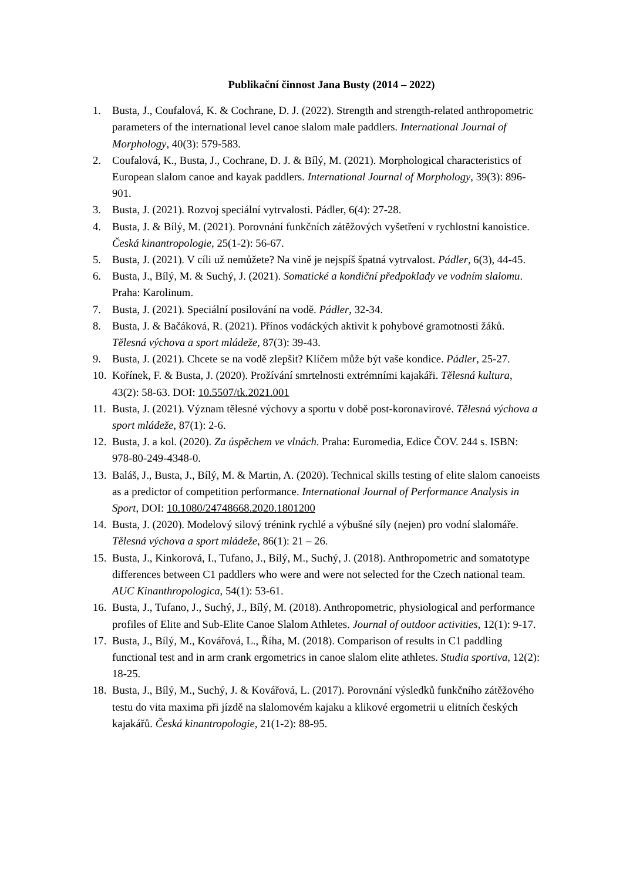Publikační činnost Jana Busty (2014 – 2022)
1. Busta, J., Coufalová, K. & Cochrane, D. J. (2022). Strength and strength-related anthropometric parameters of the international level canoe slalom male paddlers. International Journal of Morphology, 40(3): 579-583.
2. Coufalová, K., Busta, J., Cochrane, D. J. & Bílý, M. (2021). Morphological characteristics of European slalom canoe and kayak paddlers. International Journal of Morphology, 39(3): 896-901.
3. Busta, J. (2021). Rozvoj speciální vytrvalosti. Pádler, 6(4): 27-28.
4. Busta, J. & Bílý, M. (2021). Porovnání funkčních zátěžových vyšetření v rychlostní kanoistice. Česká kinantropologie, 25(1-2): 56-67.
5. Busta, J. (2021). V cíli už nemůžete? Na vině je nejspíš špatná vytrvalost. Pádler, 6(3), 44-45.
6. Busta, J., Bílý, M. & Suchý, J. (2021). Somatické a kondiční předpoklady ve vodním slalomu. Praha: Karolinum.
7. Busta, J. (2021). Speciální posilování na vodě. Pádler, 32-34.
8. Busta, J. & Bačáková, R. (2021). Přínos vodáckých aktivit k pohybové gramotnosti žáků. Tělesná výchova a sport mládeže, 87(3): 39-43.
9. Busta, J. (2021). Chcete se na vodě zlepšit? Klíčem může být vaše kondice. Pádler, 25-27.
10. Kořínek, F. & Busta, J. (2020). Prožívání smrtelnosti extrémními kajakáři. Tělesná kultura, 43(2): 58-63. DOI: 10.5507/tk.2021.001
11. Busta, J. (2021). Význam tělesné výchovy a sportu v době post-koronavirové. Tělesná výchova a sport mládeže, 87(1): 2-6.
12. Busta, J. a kol. (2020). Za úspěchem ve vlnách. Praha: Euromedia, Edice ČOV. 244 s. ISBN: 978-80-249-4348-0.
13. Baláš, J., Busta, J., Bílý, M. & Martin, A. (2020). Technical skills testing of elite slalom canoeists as a predictor of competition performance. International Journal of Performance Analysis in Sport, DOI: 10.1080/24748668.2020.1801200
14. Busta, J. (2020). Modelový silový trénink rychlé a výbušné síly (nejen) pro vodní slalomáře. Tělesná výchova a sport mládeže, 86(1): 21 – 26.
15. Busta, J., Kinkorová, I., Tufano, J., Bílý, M., Suchý, J. (2018). Anthropometric and somatotype differences between C1 paddlers who were and were not selected for the Czech national team. AUC Kinanthropologica, 54(1): 53-61.
16. Busta, J., Tufano, J., Suchý, J., Bílý, M. (2018). Anthropometric, physiological and performance profiles of Elite and Sub-Elite Canoe Slalom Athletes. Journal of outdoor activities, 12(1): 9-17.
17. Busta, J., Bílý, M., Kovářová, L., Říha, M. (2018). Comparison of results in C1 paddling functional test and in arm crank ergometrics in canoe slalom elite athletes. Studia sportiva, 12(2): 18-25.
18. Busta, J., Bílý, M., Suchý, J. & Kovářová, L. (2017). Porovnání výsledků funkčního zátěžového testu do vita maxima při jízdě na slalomovém kajaku a klikové ergometrii u elitních českých kajakářů. Česká kinantropologie, 21(1-2): 88-95.